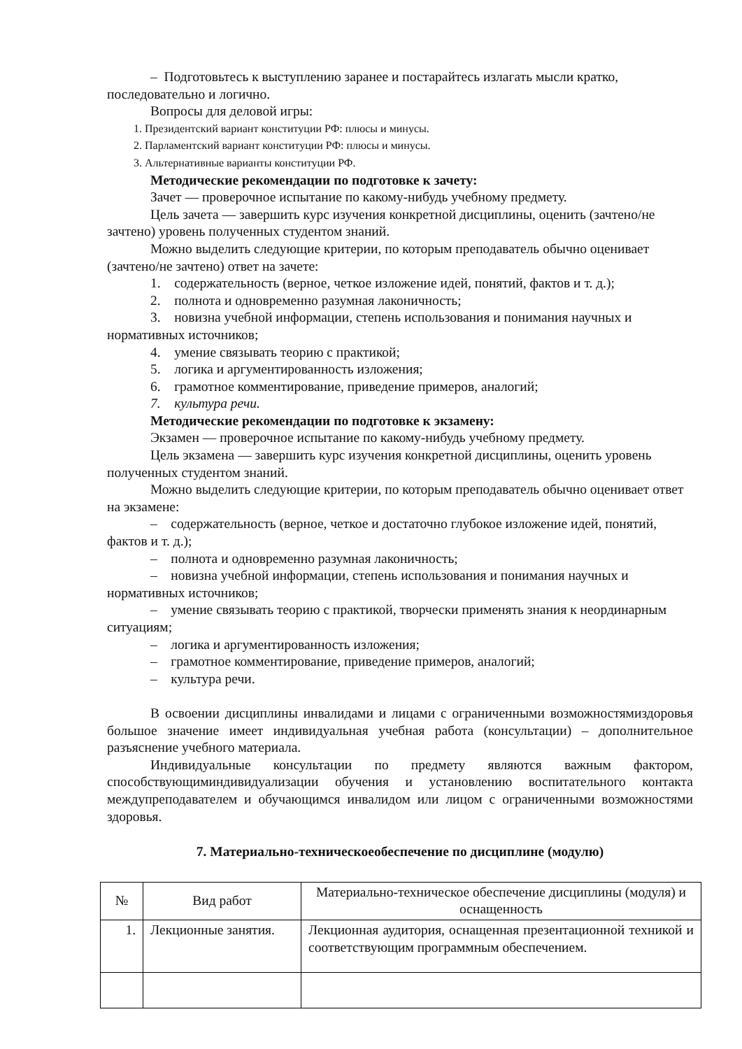– Подготовьтесь к выступлению заранее и постарайтесь излагать мысли кратко, последовательно и логично.
Вопросы для деловой игры:
1. Президентский вариант конституции РФ: плюсы и минусы.
2. Парламентский вариант конституции РФ: плюсы и минусы.
3. Альтернативные варианты конституции РФ.
Методические рекомендации по подготовке к зачету:
Зачет — проверочное испытание по какому-нибудь учебному предмету.
Цель зачета — завершить курс изучения конкретной дисциплины, оценить (зачтено/не зачтено) уровень полученных студентом знаний.
Можно выделить следующие критерии, по которым преподаватель обычно оценивает (зачтено/не зачтено) ответ на зачете:
1. содержательность (верное, четкое изложение идей, понятий, фактов и т. д.);
2. полнота и одновременно разумная лаконичность;
3. новизна учебной информации, степень использования и понимания научных и нормативных источников;
4. умение связывать теорию с практикой;
5. логика и аргументированность изложения;
6. грамотное комментирование, приведение примеров, аналогий;
7. культура речи.
Методические рекомендации по подготовке к экзамену:
Экзамен — проверочное испытание по какому-нибудь учебному предмету.
Цель экзамена — завершить курс изучения конкретной дисциплины, оценить уровень полученных студентом знаний.
Можно выделить следующие критерии, по которым преподаватель обычно оценивает ответ на экзамене:
– содержательность (верное, четкое и достаточно глубокое изложение идей, понятий, фактов и т. д.);
– полнота и одновременно разумная лаконичность;
– новизна учебной информации, степень использования и понимания научных и нормативных источников;
– умение связывать теорию с практикой, творчески применять знания к неординарным ситуациям;
– логика и аргументированность изложения;
– грамотное комментирование, приведение примеров, аналогий;
– культура речи.
В освоении дисциплины инвалидами и лицами с ограниченными возможностямиздоровья большое значение имеет индивидуальная учебная работа (консультации) – дополнительное разъяснение учебного материала.
Индивидуальные консультации по предмету являются важным фактором, способствующиминдивидуализации обучения и установлению воспитательного контакта междупреподавателем и обучающимся инвалидом или лицом с ограниченными возможностями здоровья.
7. Материально-техническоеобеспечение по дисциплине (модулю)
| № | Вид работ | Материально-техническое обеспечение дисциплины (модуля) и оснащенность |
| 1. | Лекционные занятия. | Лекционная аудитория, оснащенная презентационной техникой и соответствующим программным обеспечением. |